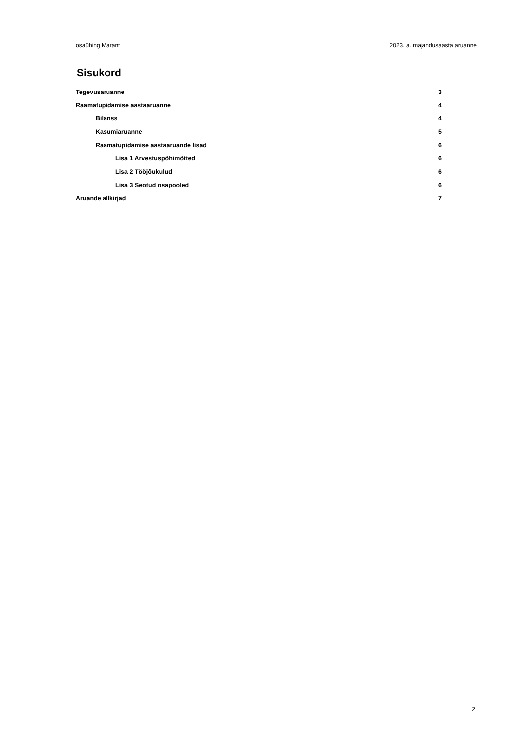osaühing Marant 2023. a. majandusaasta aruanne
Sisukord
Tegevusaruanne 3
Raamatupidamise aastaaruanne 4
Bilanss 4
Kasumiaruanne 5
Raamatupidamise aastaaruande lisad 6
Lisa 1 Arvestuspõhimõtted 6
Lisa 2 Tööjõukulud 6
Lisa 3 Seotud osapooled 6
Aruande allkirjad 7
2